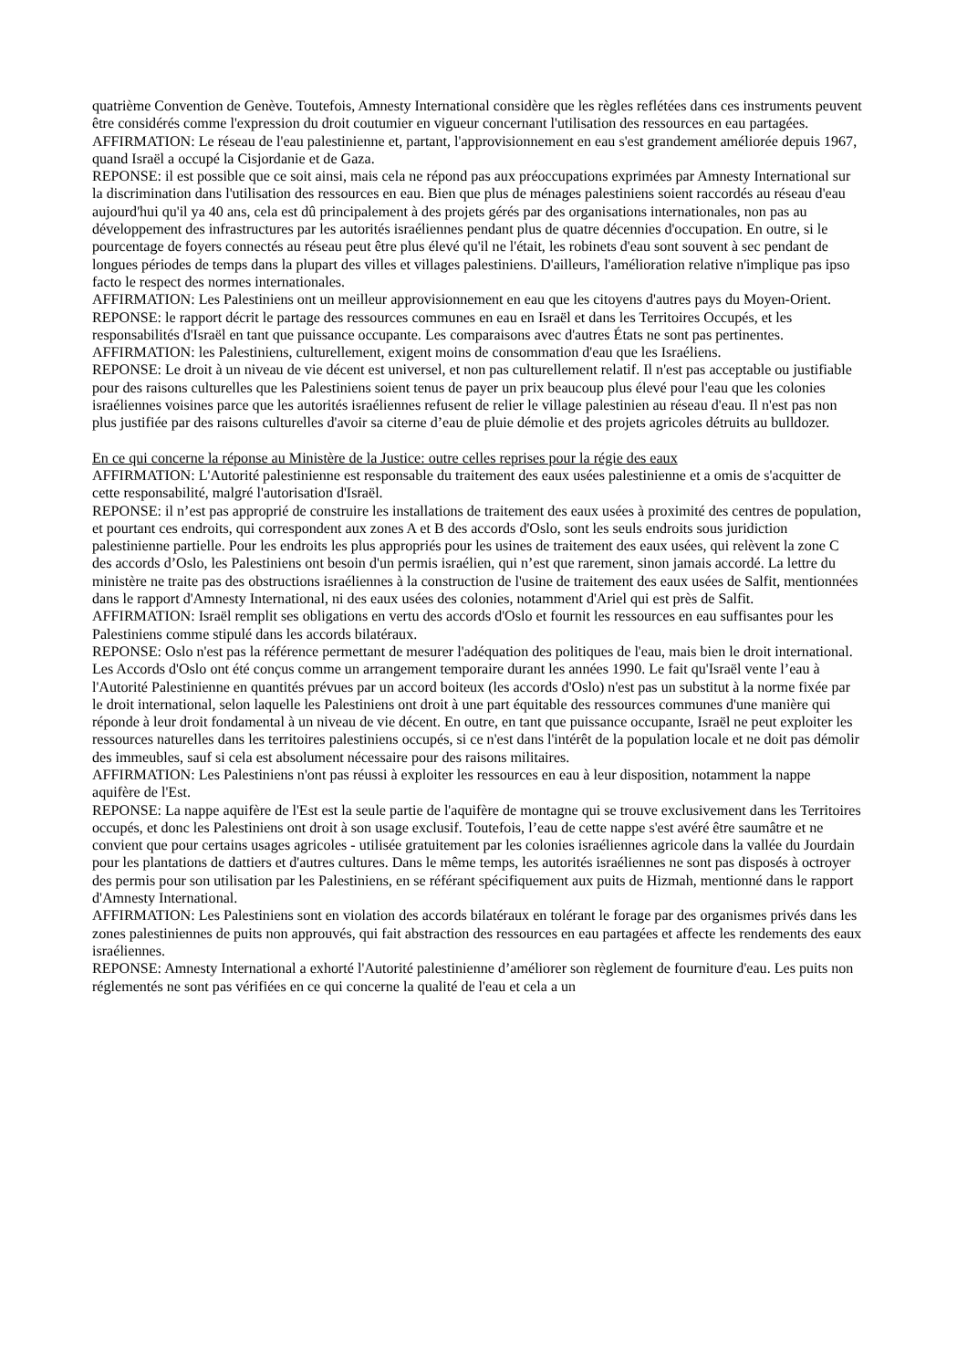quatrième Convention de Genève. Toutefois, Amnesty International considère que les règles reflétées dans ces instruments peuvent être considérés comme l'expression du droit coutumier en vigueur concernant l'utilisation des ressources en eau partagées.
AFFIRMATION: Le réseau de l'eau palestinienne et, partant, l'approvisionnement en eau s'est grandement améliorée depuis 1967, quand Israël a occupé la Cisjordanie et de Gaza.
REPONSE: il est possible que ce soit ainsi, mais cela ne répond pas aux préoccupations exprimées par Amnesty International sur la discrimination dans l'utilisation des ressources en eau. Bien que plus de ménages palestiniens soient raccordés au réseau d'eau aujourd'hui qu'il ya 40 ans, cela est dû principalement à des projets gérés par des organisations internationales, non pas au développement des infrastructures par les autorités israéliennes pendant plus de quatre décennies d'occupation. En outre, si le pourcentage de foyers connectés au réseau peut être plus élevé qu'il ne l'était, les robinets d'eau sont souvent à sec pendant de longues périodes de temps dans la plupart des villes et villages palestiniens. D'ailleurs, l'amélioration relative n'implique pas ipso facto le respect des normes internationales.
AFFIRMATION: Les Palestiniens ont un meilleur approvisionnement en eau que les citoyens d'autres pays du Moyen-Orient.
REPONSE: le rapport décrit le partage des ressources communes en eau en Israël et dans les Territoires Occupés, et les responsabilités d'Israël en tant que puissance occupante. Les comparaisons avec d'autres États ne sont pas pertinentes.
AFFIRMATION: les Palestiniens, culturellement, exigent moins de consommation d'eau que les Israéliens.
REPONSE: Le droit à un niveau de vie décent est universel, et non pas culturellement relatif. Il n'est pas acceptable ou justifiable pour des raisons culturelles que les Palestiniens soient tenus de payer un prix beaucoup plus élevé pour l'eau que les colonies israéliennes voisines parce que les autorités israéliennes refusent de relier le village palestinien au réseau d'eau. Il n'est pas non plus justifiée par des raisons culturelles d'avoir sa citerne d’eau de pluie démolie et des projets agricoles détruits au bulldozer.
En ce qui concerne la réponse au Ministère de la Justice: outre celles reprises pour la régie des eaux
AFFIRMATION: L'Autorité palestinienne est responsable du traitement des eaux usées palestinienne et a omis de s'acquitter de cette responsabilité, malgré l'autorisation d'Israël.
REPONSE: il n’est pas approprié de construire les installations de traitement des eaux usées à proximité des centres de population, et pourtant ces endroits, qui correspondent aux zones A et B des accords d'Oslo, sont les seuls endroits sous juridiction palestinienne partielle. Pour les endroits les plus appropriés pour les usines de traitement des eaux usées, qui relèvent la zone C des accords d’Oslo, les Palestiniens ont besoin d'un permis israélien, qui n’est que rarement, sinon jamais accordé. La lettre du ministère ne traite pas des obstructions israéliennes à la construction de l'usine de traitement des eaux usées de Salfit, mentionnées dans le rapport d'Amnesty International, ni des eaux usées des colonies, notamment d'Ariel qui est près de Salfit.
AFFIRMATION: Israël remplit ses obligations en vertu des accords d'Oslo et fournit les ressources en eau suffisantes pour les Palestiniens comme stipulé dans les accords bilatéraux.
REPONSE: Oslo n'est pas la référence permettant de mesurer l'adéquation des politiques de l'eau, mais bien le droit international. Les Accords d'Oslo ont été conçus comme un arrangement temporaire durant les années 1990. Le fait qu'Israël vente l’eau à l'Autorité Palestinienne en quantités prévues par un accord boiteux (les accords d'Oslo) n'est pas un substitut à la norme fixée par le droit international, selon laquelle les Palestiniens ont droit à une part équitable des ressources communes d'une manière qui réponde à leur droit fondamental à un niveau de vie décent. En outre, en tant que puissance occupante, Israël ne peut exploiter les ressources naturelles dans les territoires palestiniens occupés, si ce n'est dans l'intérêt de la population locale et ne doit pas démolir des immeubles, sauf si cela est absolument nécessaire pour des raisons militaires.
AFFIRMATION: Les Palestiniens n'ont pas réussi à exploiter les ressources en eau à leur disposition, notamment la nappe aquifère de l'Est.
REPONSE: La nappe aquifère de l'Est est la seule partie de l'aquifère de montagne qui se trouve exclusivement dans les Territoires occupés, et donc les Palestiniens ont droit à son usage exclusif. Toutefois, l’eau de cette nappe s'est avéré être saumâtre et ne convient que pour certains usages agricoles - utilisée gratuitement par les colonies israéliennes agricole dans la vallée du Jourdain pour les plantations de dattiers et d'autres cultures. Dans le même temps, les autorités israéliennes ne sont pas disposés à octroyer des permis pour son utilisation par les Palestiniens, en se référant spécifiquement aux puits de Hizmah, mentionné dans le rapport d'Amnesty International.
AFFIRMATION: Les Palestiniens sont en violation des accords bilatéraux en tolérant le forage par des organismes privés dans les zones palestiniennes de puits non approuvés, qui fait abstraction des ressources en eau partagées et affecte les rendements des eaux israéliennes.
REPONSE: Amnesty International a exhorté l'Autorité palestinienne d’améliorer son règlement de fourniture d'eau. Les puits non réglementés ne sont pas vérifiées en ce qui concerne la qualité de l'eau et cela a un